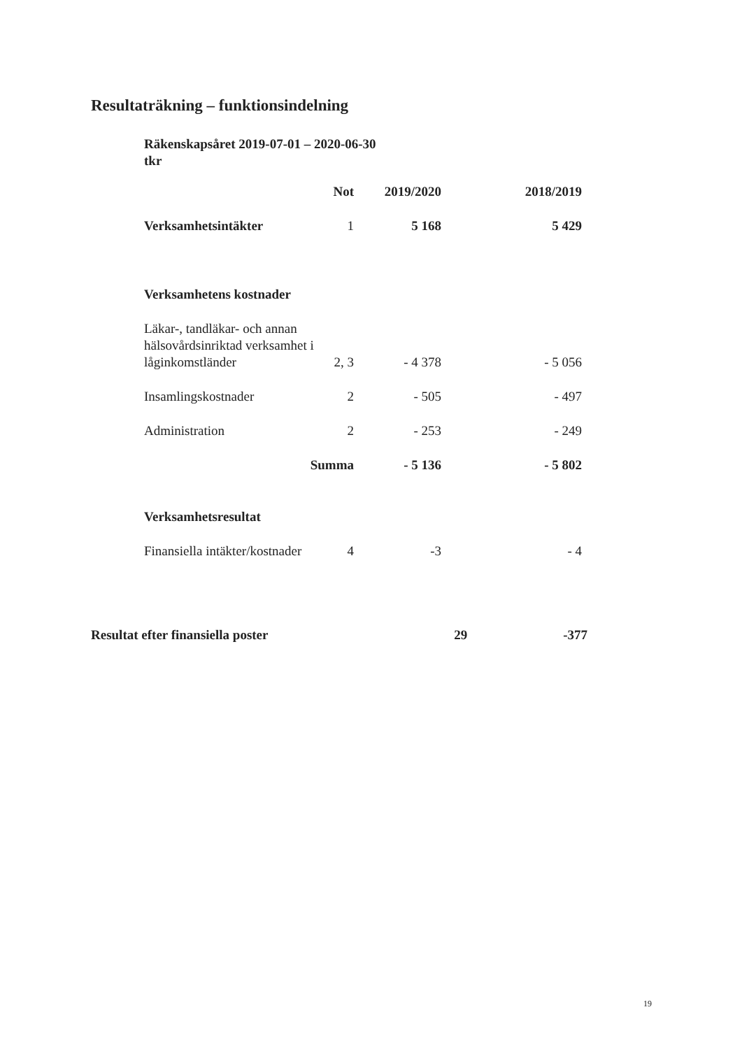Resultaträkning – funktionsindelning
Räkenskapsåret 2019-07-01 – 2020-06-30
tkr
| | Not | 2019/2020 | 2018/2019 |
| --- | --- | --- | --- |
| Verksamhetsintäkter | 1 | 5 168 | 5 429 |
| Verksamhetens kostnader | | | |
| Läkar-, tandläkar- och annan hälsovårdsinriktad verksamhet i låginkomstländer | 2, 3 | - 4 378 | - 5 056 |
| Insamlingskostnader | 2 | - 505 | - 497 |
| Administration | 2 | - 253 | - 249 |
| Summa | | - 5 136 | - 5 802 |
| Verksamhetsresultat | | | |
| Finansiella intäkter/kostnader | 4 | -3 | - 4 |
Resultat efter finansiella poster 29 -377
19